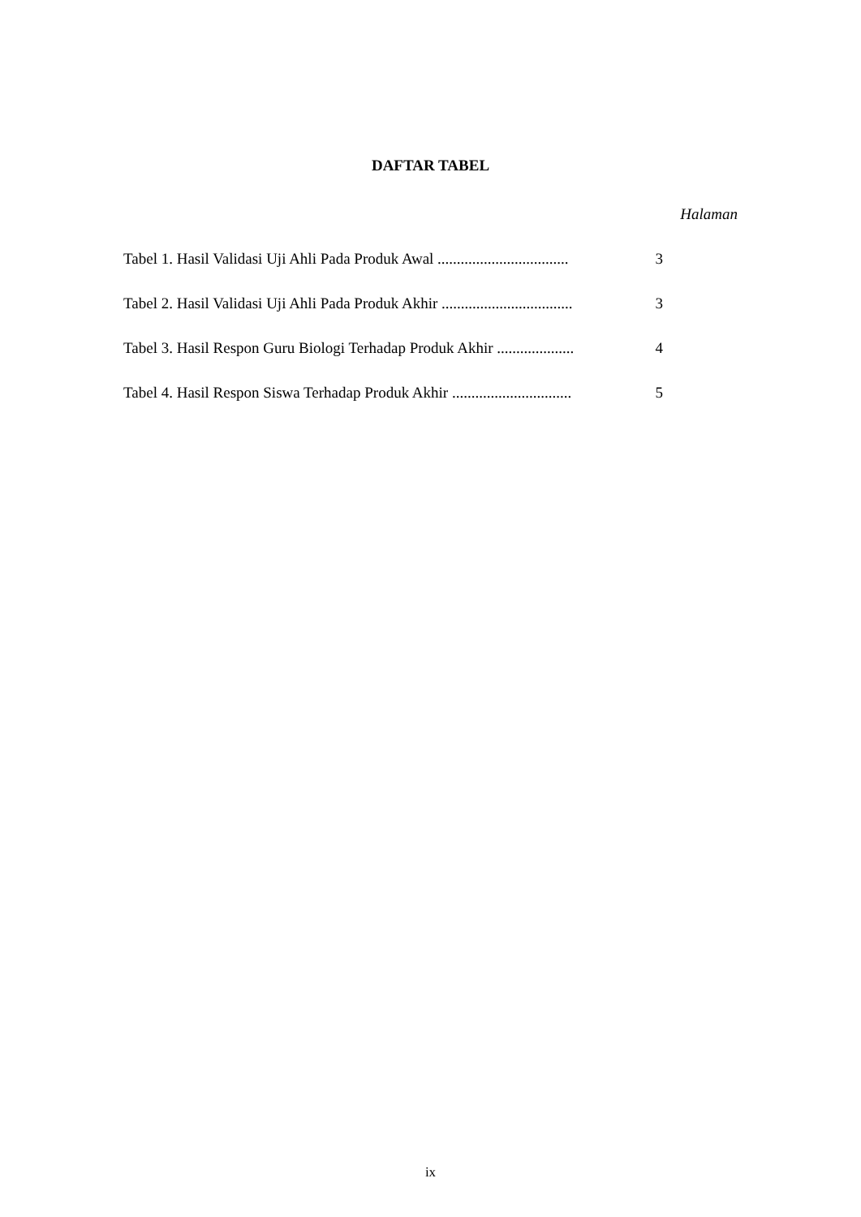DAFTAR TABEL
Halaman
Tabel 1. Hasil Validasi Uji Ahli Pada Produk Awal .................................. 3
Tabel 2. Hasil Validasi Uji Ahli Pada Produk Akhir .................................. 3
Tabel 3. Hasil Respon Guru Biologi Terhadap Produk Akhir .................... 4
Tabel 4. Hasil Respon Siswa Terhadap Produk Akhir ............................... 5
ix